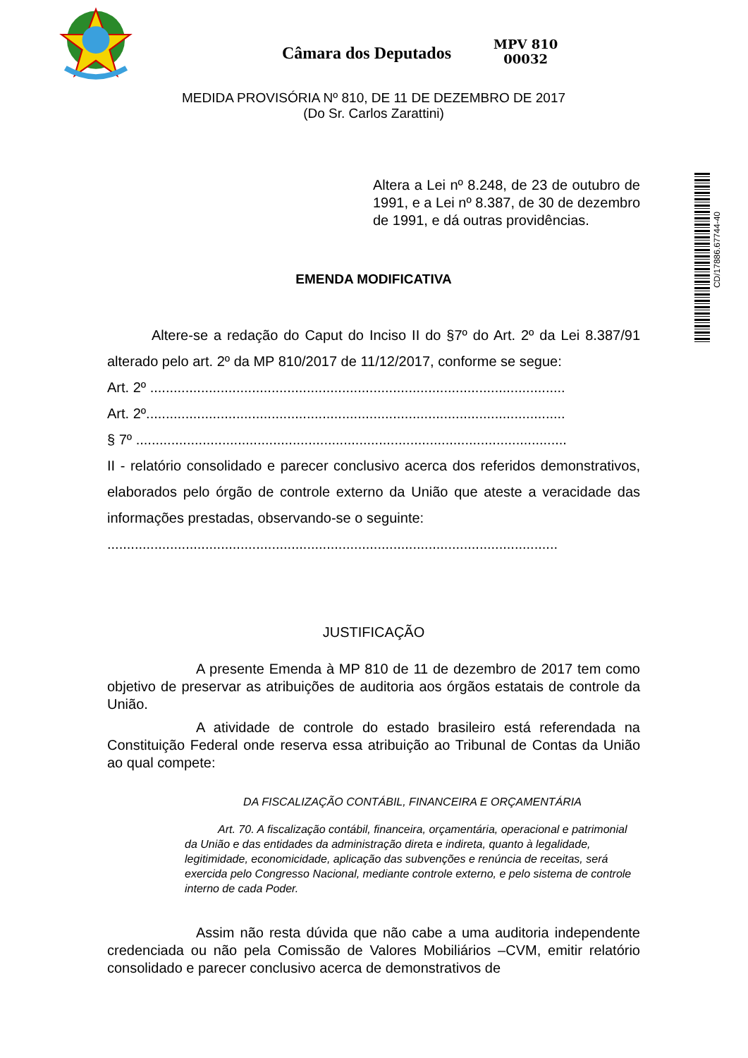Câmara dos Deputados
MPV 810
00032
CD/17886.67744-40
MEDIDA PROVISÓRIA Nº 810, DE 11 DE DEZEMBRO DE 2017
(Do Sr. Carlos Zarattini)
Altera a Lei nº 8.248, de 23 de outubro de 1991, e a Lei nº 8.387, de 30 de dezembro de 1991, e dá outras providências.
EMENDA MODIFICATIVA
Altere-se a redação do Caput do Inciso II do §7º do Art. 2º da Lei 8.387/91 alterado pelo art. 2º da MP 810/2017 de 11/12/2017, conforme se segue:
Art. 2º ..........................................................................................................
Art. 2º...........................................................................................................
§ 7º ..............................................................................................................
II - relatório consolidado e parecer conclusivo acerca dos referidos demonstrativos, elaborados pelo órgão de controle externo da União que ateste a veracidade das informações prestadas, observando-se o seguinte:
...................................................................................................................
JUSTIFICAÇÃO
A presente Emenda à MP 810 de 11 de dezembro de 2017 tem como objetivo de preservar as atribuições de auditoria aos órgãos estatais de controle da União.
A atividade de controle do estado brasileiro está referendada na Constituição Federal onde reserva essa atribuição ao Tribunal de Contas da União ao qual compete:
DA FISCALIZAÇÃO CONTÁBIL, FINANCEIRA E ORÇAMENTÁRIA
Art. 70. A fiscalização contábil, financeira, orçamentária, operacional e patrimonial da União e das entidades da administração direta e indireta, quanto à legalidade, legitimidade, economicidade, aplicação das subvenções e renúncia de receitas, será exercida pelo Congresso Nacional, mediante controle externo, e pelo sistema de controle interno de cada Poder.
Assim não resta dúvida que não cabe a uma auditoria independente credenciada ou não pela Comissão de Valores Mobiliários –CVM, emitir relatório consolidado e parecer conclusivo acerca de demonstrativos de